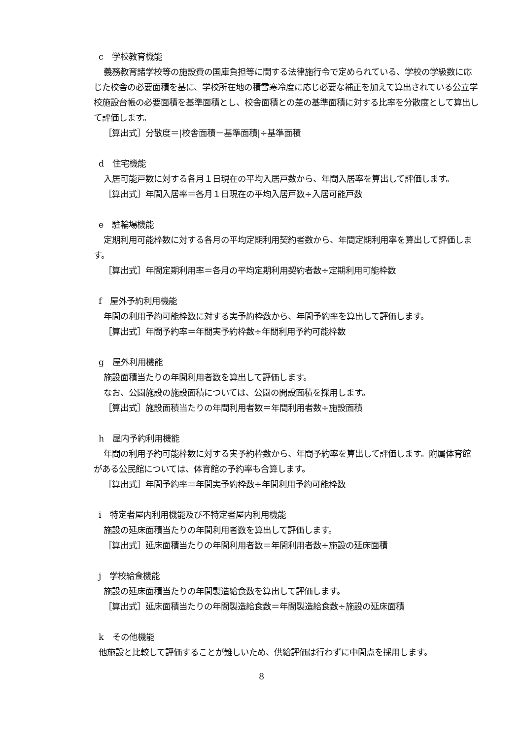c　学校教育機能
義務教育諸学校等の施設費の国庫負担等に関する法律施行令で定められている、学校の学級数に応じた校舎の必要面積を基に、学校所在地の積雪寒冷度に応じ必要な補正を加えて算出されている公立学校施設台帳の必要面積を基準面積とし、校舎面積との差の基準面積に対する比率を分散度として算出して評価します。
［算出式］分散度＝|校舎面積－基準面積|÷基準面積
d　住宅機能
入居可能戸数に対する各月１日現在の平均入居戸数から、年間入居率を算出して評価します。
［算出式］年間入居率＝各月１日現在の平均入居戸数÷入居可能戸数
e　駐輪場機能
定期利用可能枠数に対する各月の平均定期利用契約者数から、年間定期利用率を算出して評価します。
［算出式］年間定期利用率＝各月の平均定期利用契約者数÷定期利用可能枠数
f　屋外予約利用機能
年間の利用予約可能枠数に対する実予約枠数から、年間予約率を算出して評価します。
［算出式］年間予約率＝年間実予約枠数÷年間利用予約可能枠数
g　屋外利用機能
施設面積当たりの年間利用者数を算出して評価します。
なお、公園施設の施設面積については、公園の開設面積を採用します。
［算出式］施設面積当たりの年間利用者数＝年間利用者数÷施設面積
h　屋内予約利用機能
年間の利用予約可能枠数に対する実予約枠数から、年間予約率を算出して評価します。附属体育館がある公民館については、体育館の予約率も合算します。
［算出式］年間予約率＝年間実予約枠数÷年間利用予約可能枠数
i　特定者屋内利用機能及び不特定者屋内利用機能
施設の延床面積当たりの年間利用者数を算出して評価します。
［算出式］延床面積当たりの年間利用者数＝年間利用者数÷施設の延床面積
j　学校給食機能
施設の延床面積当たりの年間製造給食数を算出して評価します。
［算出式］延床面積当たりの年間製造給食数＝年間製造給食数÷施設の延床面積
k　その他機能
他施設と比較して評価することが難しいため、供給評価は行わずに中間点を採用します。
8